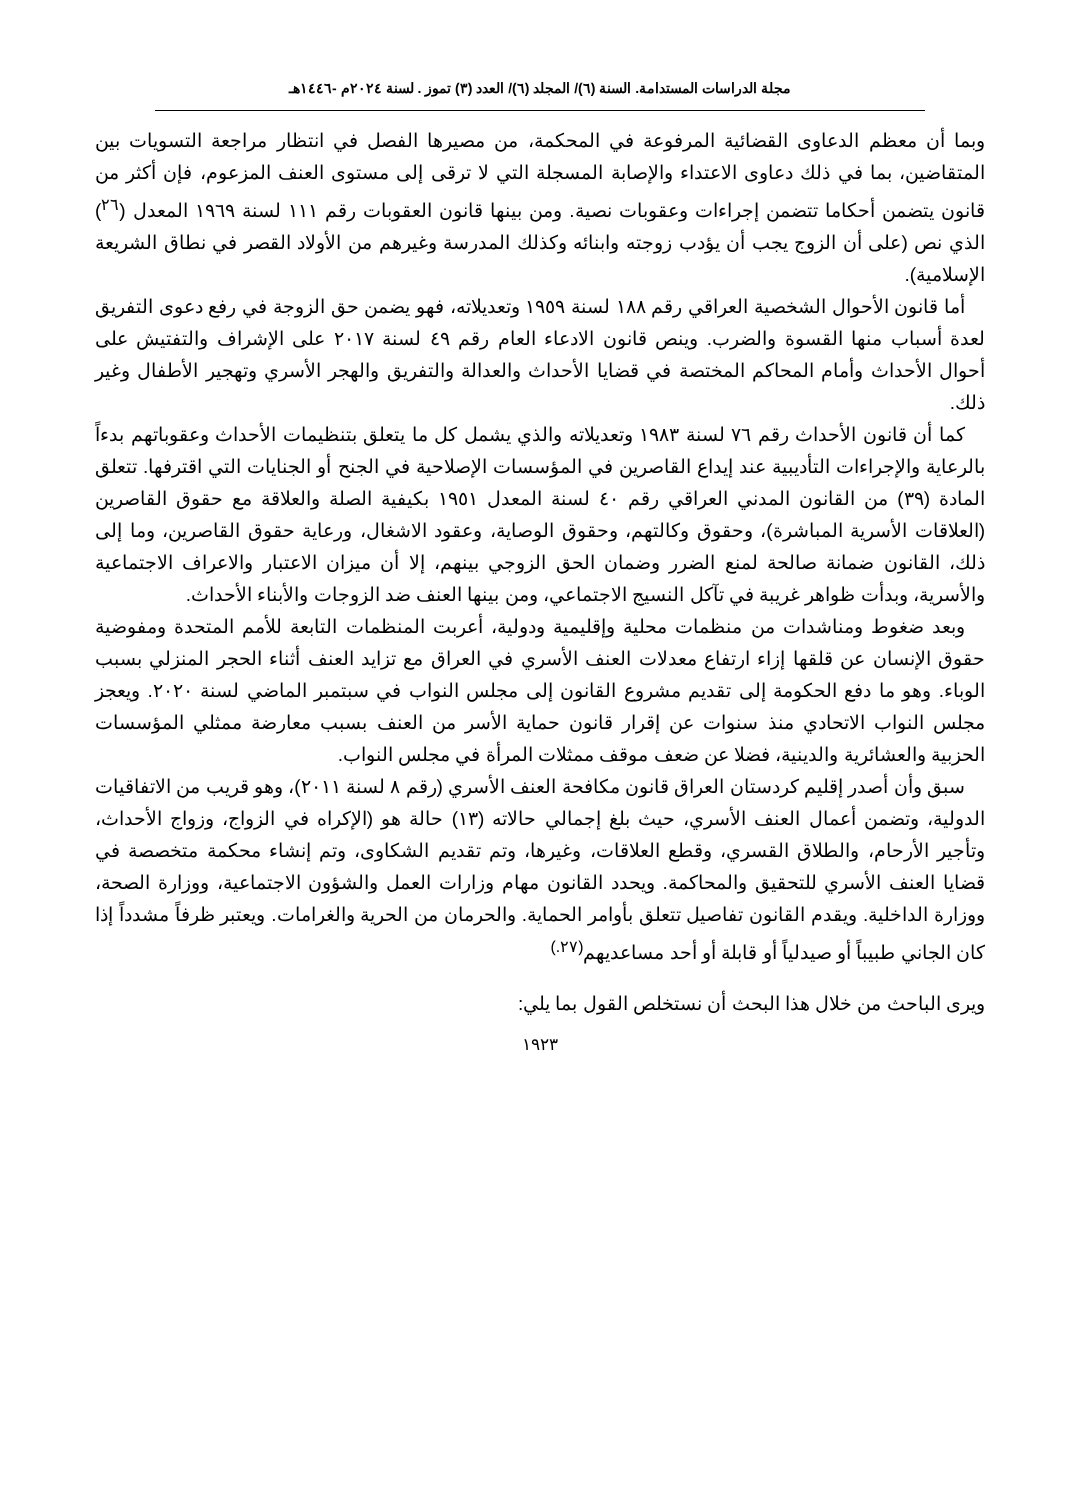مجلة الدراسات المستدامة. السنة (٦)/ المجلد (٦)/ العدد (٣) تموز . لسنة ٢٠٢٤م -١٤٤٦هـ
وبما أن معظم الدعاوى القضائية المرفوعة في المحكمة، من مصيرها الفصل في انتظار مراجعة التسويات بين المتقاضين، بما في ذلك دعاوى الاعتداء والإصابة المسجلة التي لا ترقى إلى مستوى العنف المزعوم، فإن أكثر من قانون يتضمن أحكاما تتضمن إجراءات وعقوبات نصية. ومن بينها قانون العقوبات رقم ١١١ لسنة ١٩٦٩ المعدل (<sup>٢٦</sup>) الذي نص (على أن الزوج يجب أن يؤدب زوجته وابنائه وكذلك المدرسة وغيرهم من الأولاد القصر في نطاق الشريعة الإسلامية).
أما قانون الأحوال الشخصية العراقي رقم ١٨٨ لسنة ١٩٥٩ وتعديلاته، فهو يضمن حق الزوجة في رفع دعوى التفريق لعدة أسباب منها القسوة والضرب. وينص قانون الادعاء العام رقم ٤٩ لسنة ٢٠١٧ على الإشراف والتفتيش على أحوال الأحداث وأمام المحاكم المختصة في قضايا الأحداث والعدالة والتفريق والهجر الأسري وتهجير الأطفال وغير ذلك.
كما أن قانون الأحداث رقم ٧٦ لسنة ١٩٨٣ وتعديلاته والذي يشمل كل ما يتعلق بتنظيمات الأحداث وعقوباتهم بدءاً بالرعاية والإجراءات التأديبية عند إيداع القاصرين في المؤسسات الإصلاحية في الجنح أو الجنايات التي اقترفها. تتعلق المادة (٣٩) من القانون المدني العراقي رقم ٤٠ لسنة المعدل ١٩٥١ بكيفية الصلة والعلاقة مع حقوق القاصرين (العلاقات الأسرية المباشرة)، وحقوق وكالتهم، وحقوق الوصاية، وعقود الاشغال، ورعاية حقوق القاصرين، وما إلى ذلك، القانون ضمانة صالحة لمنع الضرر وضمان الحق الزوجي بينهم، إلا أن ميزان الاعتبار والاعراف الاجتماعية والأسرية، وبدأت ظواهر غريبة في تآكل النسيج الاجتماعي، ومن بينها العنف ضد الزوجات والأبناء الأحداث.
وبعد ضغوط ومناشدات من منظمات محلية وإقليمية ودولية، أعربت المنظمات التابعة للأمم المتحدة ومفوضية حقوق الإنسان عن قلقها إزاء ارتفاع معدلات العنف الأسري في العراق مع تزايد العنف أثناء الحجر المنزلي بسبب الوباء. وهو ما دفع الحكومة إلى تقديم مشروع القانون إلى مجلس النواب في سبتمبر الماضي لسنة ٢٠٢٠. ويعجز مجلس النواب الاتحادي منذ سنوات عن إقرار قانون حماية الأسر من العنف بسبب معارضة ممثلي المؤسسات الحزبية والعشائرية والدينية، فضلا عن ضعف موقف ممثلات المرأة في مجلس النواب.
سبق وأن أصدر إقليم كردستان العراق قانون مكافحة العنف الأسري (رقم ٨ لسنة ٢٠١١)، وهو قريب من الاتفاقيات الدولية، وتضمن أعمال العنف الأسري، حيث بلغ إجمالي حالاته (١٣) حالة هو (الإكراه في الزواج، وزواج الأحداث، وتأجير الأرحام، والطلاق القسري، وقطع العلاقات، وغيرها، وتم تقديم الشكاوى، وتم إنشاء محكمة متخصصة في قضايا العنف الأسري للتحقيق والمحاكمة. ويحدد القانون مهام وزارات العمل والشؤون الاجتماعية، ووزارة الصحة، ووزارة الداخلية. ويقدم القانون تفاصيل تتعلق بأوامر الحماية. والحرمان من الحرية والغرامات. ويعتبر ظرفاً مشدداً إذا كان الجاني طبيباً أو صيدلياً أو قابلة أو أحد مساعديهم<sup>(٢٧.)</sup>
ويرى الباحث من خلال هذا البحث أن نستخلص القول بما يلي:
١٩٢٣